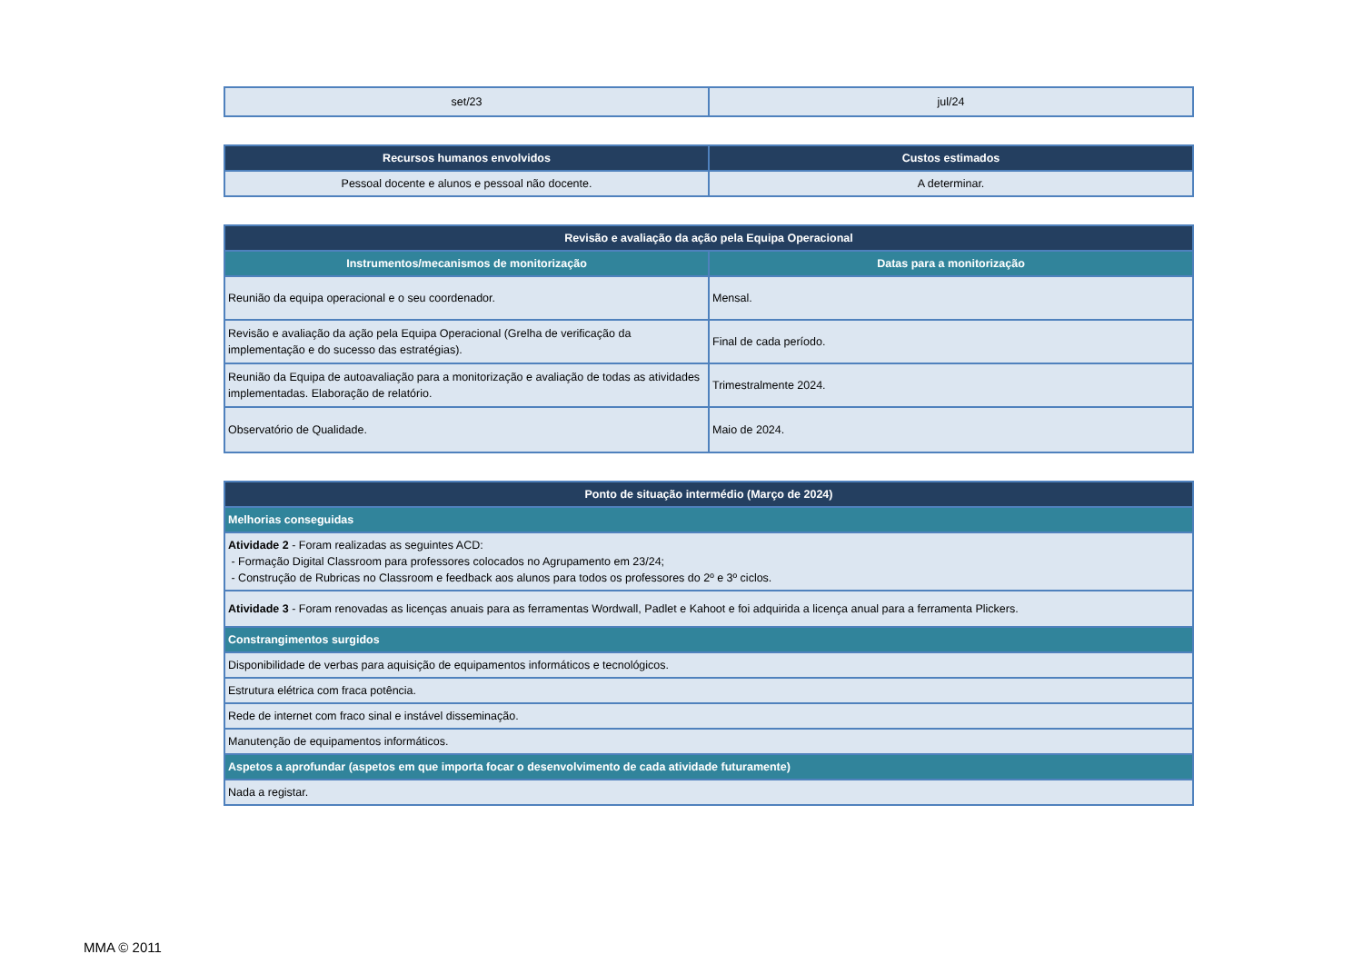| set/23 | jul/24 |
| Recursos humanos envolvidos | Custos estimados |
| --- | --- |
| Pessoal docente e alunos e pessoal não docente. | A determinar. |
| Revisão e avaliação da ação pela Equipa Operacional | |
| --- | --- |
| Instrumentos/mecanismos de monitorização | Datas para a monitorização |
| Reunião da equipa operacional e o seu coordenador. | Mensal. |
| Revisão e avaliação da ação pela Equipa Operacional (Grelha de verificação da implementação e do sucesso das estratégias). | Final de cada período. |
| Reunião da Equipa de autoavaliação para a monitorização e avaliação de todas as atividades implementadas. Elaboração de relatório. | Trimestralmente 2024. |
| Observatório de Qualidade. | Maio de 2024. |
| Ponto de situação intermédio (Março de 2024) |
| --- |
| Melhorias conseguidas |
| Atividade 2 - Foram realizadas as seguintes ACD: - Formação Digital Classroom para professores colocados no Agrupamento em 23/24; - Construção de Rubricas no Classroom e feedback aos alunos para todos os professores do 2º e 3º ciclos. |
| Atividade 3 - Foram renovadas as licenças anuais para as ferramentas Wordwall, Padlet e Kahoot e foi adquirida a licença anual para a ferramenta Plickers. |
| Constrangimentos surgidos |
| Disponibilidade de verbas para aquisição de equipamentos informáticos e tecnológicos. |
| Estrutura elétrica com fraca potência. |
| Rede de internet com fraco sinal e instável disseminação. |
| Manutenção de equipamentos informáticos. |
| Aspetos a aprofundar (aspetos em que importa focar o desenvolvimento de cada atividade futuramente) |
| Nada a registar. |
MMA © 2011